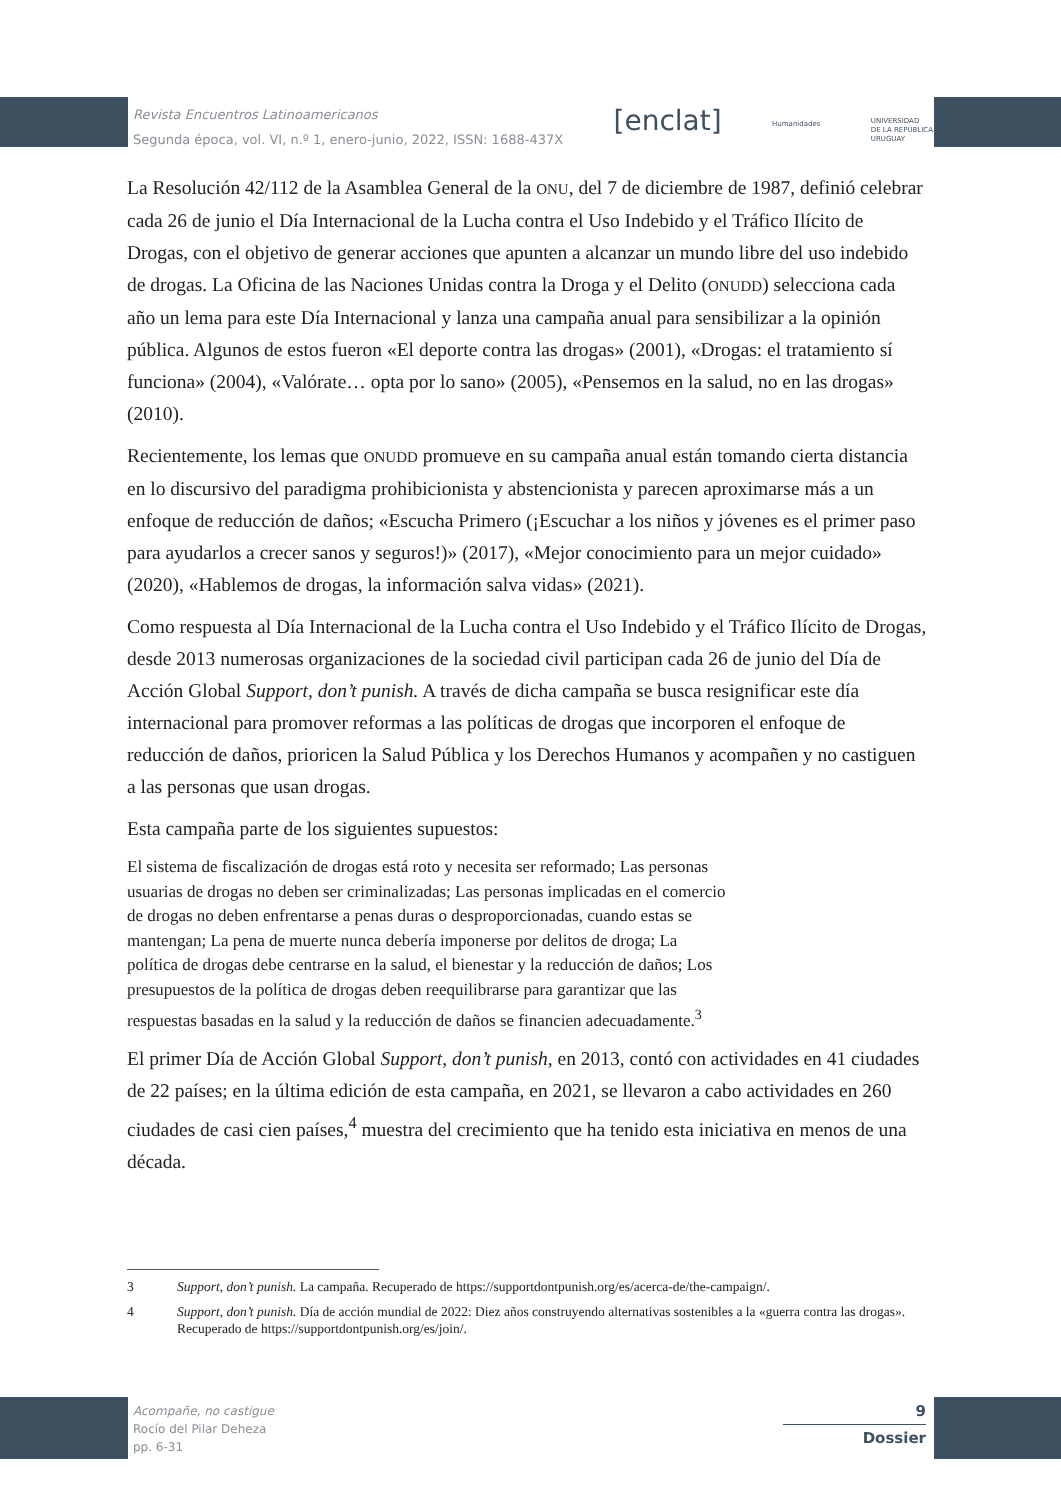Revista Encuentros Latinoamericanos
Segunda época, vol. VI, n.º 1, enero-junio, 2022, ISSN: 1688-437X
[enclat]
Humanidades
UNIVERSIDAD
DE LA REPÚBLICA
URUGUAY
La Resolución 42/112 de la Asamblea General de la ONU, del 7 de diciembre de 1987, definió celebrar cada 26 de junio el Día Internacional de la Lucha contra el Uso Indebido y el Tráfico Ilícito de Drogas, con el objetivo de generar acciones que apunten a alcanzar un mundo libre del uso indebido de drogas. La Oficina de las Naciones Unidas contra la Droga y el Delito (ONUDD) selecciona cada año un lema para este Día Internacional y lanza una campaña anual para sensibilizar a la opinión pública. Algunos de estos fueron «El deporte contra las drogas» (2001), «Drogas: el tratamiento sí funciona» (2004), «Valórate… opta por lo sano» (2005), «Pensemos en la salud, no en las drogas» (2010).
Recientemente, los lemas que ONUDD promueve en su campaña anual están tomando cierta distancia en lo discursivo del paradigma prohibicionista y abstencionista y parecen aproximarse más a un enfoque de reducción de daños; «Escucha Primero (¡Escuchar a los niños y jóvenes es el primer paso para ayudarlos a crecer sanos y seguros!)» (2017), «Mejor conocimiento para un mejor cuidado» (2020), «Hablemos de drogas, la información salva vidas» (2021).
Como respuesta al Día Internacional de la Lucha contra el Uso Indebido y el Tráfico Ilícito de Drogas, desde 2013 numerosas organizaciones de la sociedad civil participan cada 26 de junio del Día de Acción Global Support, don’t punish. A través de dicha campaña se busca resignificar este día internacional para promover reformas a las políticas de drogas que incorporen el enfoque de reducción de daños, prioricen la Salud Pública y los Derechos Humanos y acompañen y no castiguen a las personas que usan drogas.
Esta campaña parte de los siguientes supuestos:
El sistema de fiscalización de drogas está roto y necesita ser reformado; Las personas usuarias de drogas no deben ser criminalizadas; Las personas implicadas en el comercio de drogas no deben enfrentarse a penas duras o desproporcionadas, cuando estas se mantengan; La pena de muerte nunca debería imponerse por delitos de droga; La política de drogas debe centrarse en la salud, el bienestar y la reducción de daños; Los presupuestos de la política de drogas deben reequilibrarse para garantizar que las respuestas basadas en la salud y la reducción de daños se financien adecuadamente.<sup>3</sup>
El primer Día de Acción Global Support, don’t punish, en 2013, contó con actividades en 41 ciudades de 22 países; en la última edición de esta campaña, en 2021, se llevaron a cabo actividades en 260 ciudades de casi cien países,<sup>4</sup> muestra del crecimiento que ha tenido esta iniciativa en menos de una década.
3 Support, don’t punish. La campaña. Recuperado de https://supportdontpunish.org/es/acerca-de/the-campaign/.
4 Support, don’t punish. Día de acción mundial de 2022: Diez años construyendo alternativas sostenibles a la «guerra contra las drogas». Recuperado de https://supportdontpunish.org/es/join/.
Acompañe, no castigue
Rocío del Pilar Deheza
pp. 6-31
9
Dossier